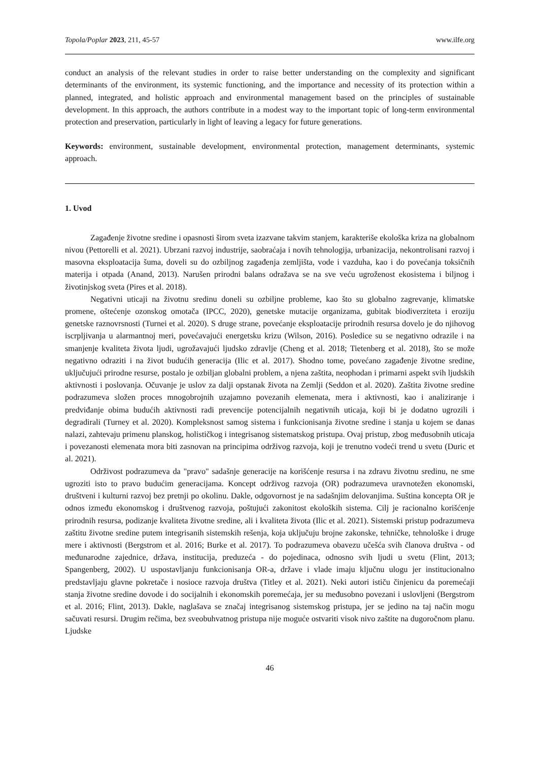Topola/Poplar 2023, 211, 45-57 www.ilfe.org
conduct an analysis of the relevant studies in order to raise better understanding on the complexity and significant determinants of the environment, its systemic functioning, and the importance and necessity of its protection within a planned, integrated, and holistic approach and environmental management based on the principles of sustainable development. In this approach, the authors contribute in a modest way to the important topic of long-term environmental protection and preservation, particularly in light of leaving a legacy for future generations.
Keywords: environment, sustainable development, environmental protection, management determinants, systemic approach.
1. Uvod
Zagađenje životne sredine i opasnosti širom sveta izazvane takvim stanjem, karakteriše ekološka kriza na globalnom nivou (Pettorelli et al. 2021). Ubrzani razvoj industrije, saobraćaja i novih tehnologija, urbanizacija, nekontrolisani razvoj i masovna eksploatacija šuma, doveli su do ozbiljnog zagađenja zemljišta, vode i vazduha, kao i do povećanja toksičnih materija i otpada (Anand, 2013). Narušen prirodni balans odražava se na sve veću ugroženost ekosistema i biljnog i životinjskog sveta (Pires et al. 2018).
Negativni uticaji na životnu sredinu doneli su ozbiljne probleme, kao što su globalno zagrevanje, klimatske promene, oštećenje ozonskog omotača (IPCC, 2020), genetske mutacije organizama, gubitak biodiverziteta i eroziju genetske raznovrsnosti (Turnei et al. 2020). S druge strane, povećanje eksploatacije prirodnih resursa dovelo je do njihovog iscrpljivanja u alarmantnoj meri, povećavajući energetsku krizu (Wilson, 2016). Posledice su se negativno odrazile i na smanjenje kvaliteta života ljudi, ugrožavajući ljudsko zdravlje (Cheng et al. 2018; Tietenberg et al. 2018), što se može negativno odraziti i na život budućih generacija (Ilic et al. 2017). Shodno tome, povećano zagađenje životne sredine, uključujući prirodne resurse, postalo je ozbiljan globalni problem, a njena zaštita, neophodan i primarni aspekt svih ljudskih aktivnosti i poslovanja. Očuvanje je uslov za dalji opstanak života na Zemlji (Seddon et al. 2020). Zaštita životne sredine podrazumeva složen proces mnogobrojnih uzajamno povezanih elemenata, mera i aktivnosti, kao i analiziranje i predviđanje obima budućih aktivnosti radi prevencije potencijalnih negativnih uticaja, koji bi je dodatno ugrozili i degradirali (Turney et al. 2020). Kompleksnost samog sistema i funkcionisanja životne sredine i stanja u kojem se danas nalazi, zahtevaju primenu planskog, holističkog i integrisanog sistematskog pristupa. Ovaj pristup, zbog međusobnih uticaja i povezanosti elemenata mora biti zasnovan na principima održivog razvoja, koji je trenutno vodeći trend u svetu (Duric et al. 2021).
Održivost podrazumeva da "pravo" sadašnje generacije na korišćenje resursa i na zdravu životnu sredinu, ne sme ugroziti isto to pravo budućim generacijama. Koncept održivog razvoja (OR) podrazumeva uravnotežen ekonomski, društveni i kulturni razvoj bez pretnji po okolinu. Dakle, odgovornost je na sadašnjim delovanjima. Suština koncepta OR je odnos između ekonomskog i društvenog razvoja, poštujući zakonitost ekoloških sistema. Cilj je racionalno korišćenje prirodnih resursa, podizanje kvaliteta životne sredine, ali i kvaliteta života (Ilic et al. 2021). Sistemski pristup podrazumeva zaštitu životne sredine putem integrisanih sistemskih rešenja, koja uključuju brojne zakonske, tehničke, tehnološke i druge mere i aktivnosti (Bergstrom et al. 2016; Burke et al. 2017). To podrazumeva obavezu učešća svih članova društva - od međunarodne zajednice, država, institucija, preduzeća - do pojedinaca, odnosno svih ljudi u svetu (Flint, 2013; Spangenberg, 2002). U uspostavljanju funkcionisanja OR-a, države i vlade imaju ključnu ulogu jer institucionalno predstavljaju glavne pokretače i nosioce razvoja društva (Titley et al. 2021). Neki autori ističu činjenicu da poremećaji stanja životne sredine dovode i do socijalnih i ekonomskih poremećaja, jer su međusobno povezani i uslovljeni (Bergstrom et al. 2016; Flint, 2013). Dakle, naglašava se značaj integrisanog sistemskog pristupa, jer se jedino na taj način mogu sačuvati resursi. Drugim rečima, bez sveobuhvatnog pristupa nije moguće ostvariti visok nivo zaštite na dugoročnom planu. Ljudske
46